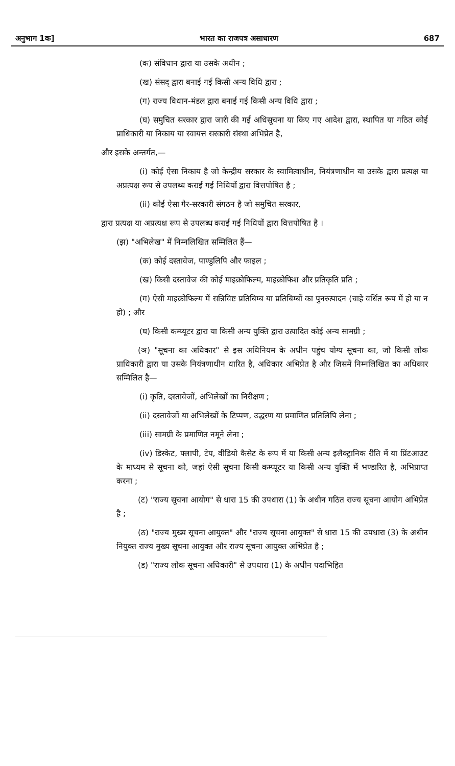अनुभाग 1क] भारत का राजपत्र असाधारण 687
(क) संविधान द्वारा या उसके अधीन ;
(ख) संसद् द्वारा बनाई गई किसी अन्य विधि द्वारा ;
(ग) राज्य विधान-मंडल द्वारा बनाई गई किसी अन्य विधि द्वारा ;
(घ) समुचित सरकार द्वारा जारी की गई अधिसूचना या किए गए आदेश द्वारा, स्थापित या गठित कोई प्राधिकारी या निकाय या स्वायत्त सरकारी संस्था अभिप्रेत है,
और इसके अन्तर्गत,—
(i) कोई ऐसा निकाय है जो केन्द्रीय सरकार के स्वामित्वाधीन, नियंत्रणाधीन या उसके द्वारा प्रत्यक्ष या अप्रत्यक्ष रूप से उपलब्ध कराई गई निधियों द्वारा वित्तपोषित है ;
(ii) कोई ऐसा गैर-सरकारी संगठन है जो समुचित सरकार,
द्वारा प्रत्यक्ष या अप्रत्यक्ष रूप से उपलब्ध कराई गई निधियों द्वारा वित्तपोषित है ।
(झ) "अभिलेख" में निम्नलिखित सम्मिलित हैं—
(क) कोई दस्तावेज, पाण्डुलिपि और फाइल ;
(ख) किसी दस्तावेज की कोई माइक्रोफिल्म, माइक्रोफिश और प्रतिकृति प्रति ;
(ग) ऐसी माइक्रोफिल्म में सन्निविष्ट प्रतिबिम्ब या प्रतिबिम्बों का पुनरुत्पादन (चाहे वर्धित रूप में हो या न हो) ; और
(घ) किसी कम्प्यूटर द्वारा या किसी अन्य युक्ति द्वारा उत्पादित कोई अन्य सामग्री ;
(ञ) "सूचना का अधिकार" से इस अधिनियम के अधीन पहुंच योग्य सूचना का, जो किसी लोक प्राधिकारी द्वारा या उसके नियंत्रणाधीन धारित है, अधिकार अभिप्रेत है और जिसमें निम्नलिखित का अधिकार सम्मिलित है—
(i) कृति, दस्तावेजों, अभिलेखों का निरीक्षण ;
(ii) दस्तावेजों या अभिलेखों के टिप्पण, उद्धरण या प्रमाणित प्रतिलिपि लेना ;
(iii) सामग्री के प्रमाणित नमूने लेना ;
(iv) डिस्केट, फ्लापी, टेप, वीडियो कैसेट के रूप में या किसी अन्य इलैक्ट्रानिक रीति में या प्रिंटआउट के माध्यम से सूचना को, जहां ऐसी सूचना किसी कम्प्यूटर या किसी अन्य युक्ति में भण्डारित है, अभिप्राप्त करना ;
(ट) "राज्य सूचना आयोग" से धारा 15 की उपधारा (1) के अधीन गठित राज्य सूचना आयोग अभिप्रेत है ;
(ठ) "राज्य मुख्य सूचना आयुक्त" और "राज्य सूचना आयुक्त" से धारा 15 की उपधारा (3) के अधीन नियुक्त राज्य मुख्य सूचना आयुक्त और राज्य सूचना आयुक्त अभिप्रेत है ;
(ड) "राज्य लोक सूचना अधिकारी" से उपधारा (1) के अधीन पदाभिहित